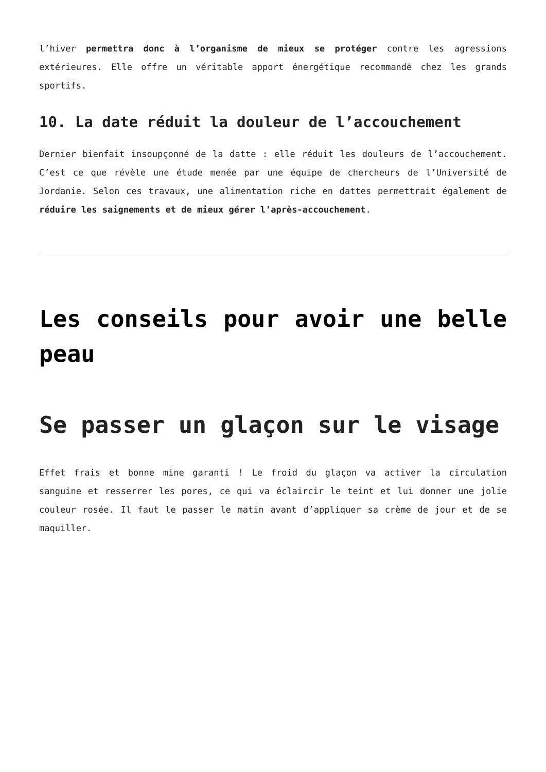l’hiver permettra donc à l’organisme de mieux se protéger contre les agressions extérieures. Elle offre un véritable apport énergétique recommandé chez les grands sportifs.
10. La date réduit la douleur de l’accouchement
Dernier bienfait insoupçonné de la datte : elle réduit les douleurs de l’accouchement. C’est ce que révèle une étude menée par une équipe de chercheurs de l’Université de Jordanie. Selon ces travaux, une alimentation riche en dattes permettrait également de réduire les saignements et de mieux gérer l’après-accouchement.
Les conseils pour avoir une belle peau
Se passer un glaçon sur le visage
Effet frais et bonne mine garanti ! Le froid du glaçon va activer la circulation sanguine et resserrer les pores, ce qui va éclaircir le teint et lui donner une jolie couleur rosée. Il faut le passer le matin avant d’appliquer sa crème de jour et de se maquiller.